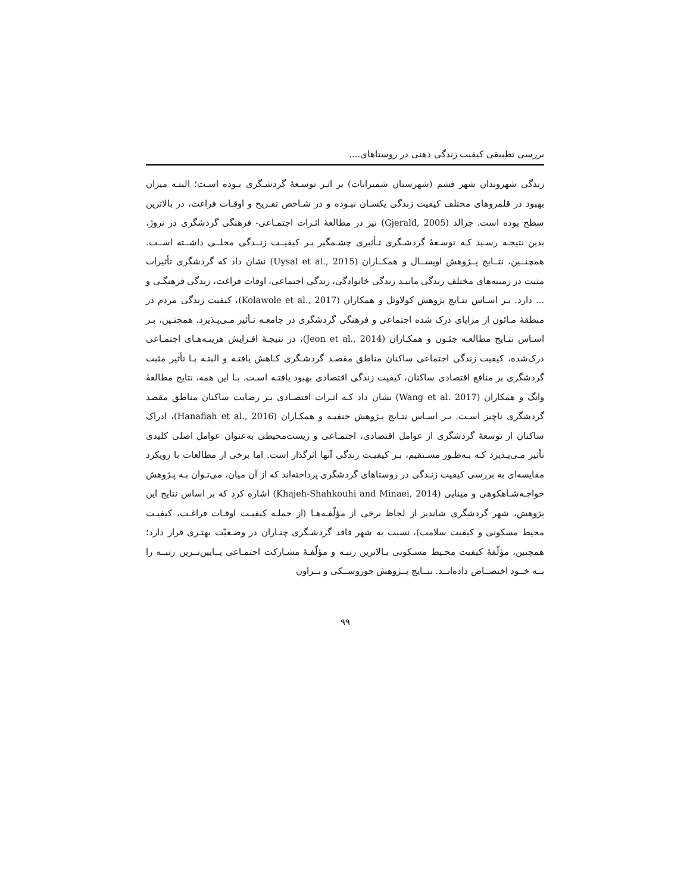بررسی تطبیقی کیفیت زندگی ذهنی در روستاهای....
زندگی شهروندان شهر فشم (شهرستان شمیرانات) بر اثـر توسـعۀ گردشـگری بـوده اسـت؛ البتـه میزان بهبود در قلمروهای مختلف کیفیت زندگی یکسـان نبـوده و در شـاخص تفـریح و اوقـات فراغت، در بالاترین سطح بوده است. جرالد (Gjerald, 2005) نیز در مطالعۀ اثـرات اجتمـاعی- فرهنگی گردشگری در نروژ، بدین نتیجـه رسـید کـه توسـعۀ گردشـگری تـأثیری چشـمگیر بـر کیفیــت زنــدگی محلــی داشــته اســت. همچنــین، نتــایج پــژوهش اویســال و همکــاران (Uysal et al., 2015) نشان داد که گردشگری تأثیرات مثبت در زمینه‌های مختلف زندگی ماننـد زندگی خانوادگی، زندگی اجتماعی، اوقات فراغت، زندگی فرهنگـی و ... دارد. بـر اسـاس نتـایج پژوهش کولاوئل و همکاران (Kolawole et al., 2017)، کیفیت زندگی مردم در منطقۀ مـائون از مزایای درک شده اجتماعی و فرهنگی گردشگری در جامعـه تـأثیر مـی‌پـذیرد. همچنـین، بـر اسـاس نتـایج مطالعـه جئـون و همکـاران (Jeon et al., 2014)، در نتیجـۀ افـزایش هزینـه‌هـای اجتمـاعی درک‌شده، کیفیت زندگی اجتماعی ساکنان مناطق مقصـد گردشـگری کـاهش یافتـه و البتـه بـا تأثیر مثبت گردشگری بر منافع اقتصادی ساکنان، کیفیت زندگی اقتصادی بهبود یافتـه اسـت. بـا این همه، نتایج مطالعۀ وانگ و همکاران (Wang et al. 2017) نشان داد کـه اثـرات اقتصـادی بـر رضایت ساکنان مناطق مقصد گردشگری ناچیز اسـت. بـر اسـاس نتـایج پـژوهش حنفیـه و همکـاران (Hanafiah et al., 2016)، ادراک ساکنان از توسعۀ گردشگری از عوامل اقتصادی، اجتمـاعی و زیست‌محیطی به‌عنوان عوامل اصلی کلیدی تأثیر مـی‌پـذیرد کـه بـه‌طـور مسـتقیم، بـر کیفیـت زندگی آنها اثرگذار است. اما برخی از مطالعات با رویکرد مقایسه‌ای به بررسی کیفیت زنـدگی در روستاهای گردشگری پرداخته‌اند که از آن میان، می‌تـوان بـه پـژوهش خواجـه‌شـاهکوهی و مینایی (Khajeh-Shahkouhi and Minaei, 2014) اشاره کرد که بر اساس نتایج این پژوهش، شهر گردشگری شاندیز از لحاظ برخی از مؤلّفـه‌هـا (از جملـه کیفیـت اوقـات فراغـت، کیفیـت محیط مسکونی و کیفیت سلامت)، نسبت به شهر فاقد گردشـگری چنـاران در وضـعیّت بهتـری قرار دارد؛ همچنین، مؤلّفۀ کیفیت محـیط مسـکونی بـالاترین رتبـه و مؤلّفـۀ مشـارکت اجتمـاعی پــایین‌تــرین رتبــه را بــه خــود اختصــاص داده‌انــد. نتــایج پــژوهش جوروســکی و بــراون
۹۹